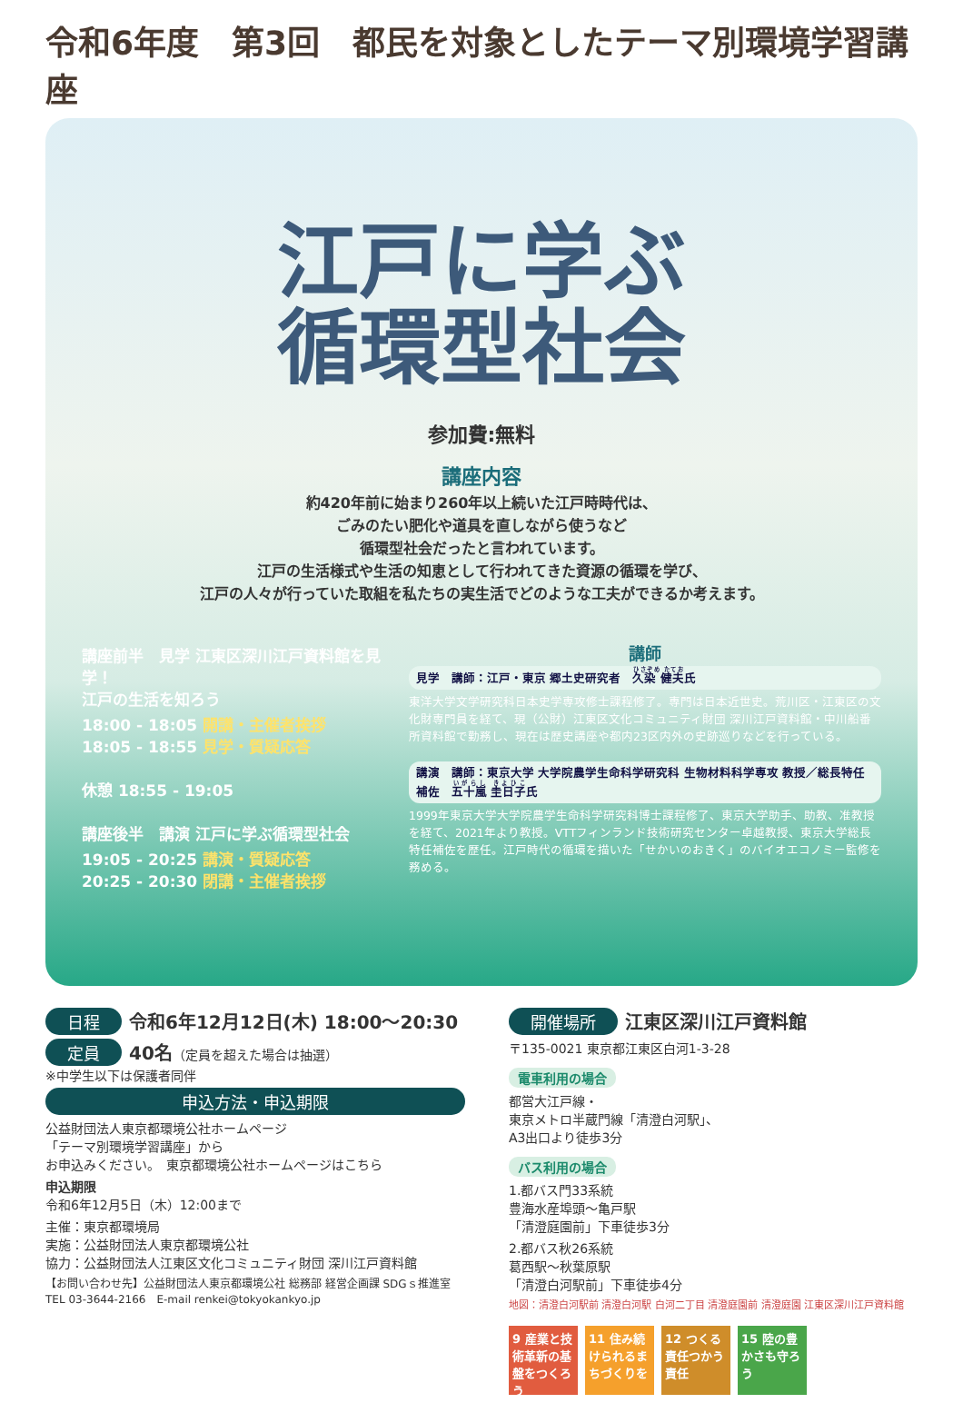令和6年度　第3回　都民を対象としたテーマ別環境学習講座
江戸に学ぶ
循環型社会
参加費:無料
講座内容
約420年前に始まり260年以上続いた江戸時時代は、
ごみのたい肥化や道具を直しながら使うなど
循環型社会だったと言われています。
江戸の生活様式や生活の知恵として行われてきた資源の循環を学び、
江戸の人々が行っていた取組を私たちの実生活でどのような工夫ができるか考えます。
講座前半　見学 江東区深川江戸資料館を見学！
江戸の生活を知ろう
18:00 - 18:05 開講・主催者挨拶
18:05 - 18:55 見学・質疑応答
休憩 18:55 - 19:05
講座後半　講演 江戸に学ぶ循環型社会
19:05 - 20:25 講演・質疑応答
20:25 - 20:30 閉講・主催者挨拶
講師
見学　講師：江戸・東京 郷土史研究者　久染 健夫氏
東洋大学文学研究科日本史学専攻修士課程修了。専門は日本近世史。荒川区・江東区の文化財専門員を経て、現（公財）江東区文化コミュニティ財団 深川江戸資料館・中川船番所資料館で勤務し、現在は歴史講座や都内23区内外の史跡巡りなどを行っている。
講演　講師：東京大学 大学院農学生命科学研究科 生物材料科学専攻 教授／総長特任補佐　五十嵐 圭日子氏
1999年東京大学大学院農学生命科学研究科博士課程修了、東京大学助手、助教、准教授を経て、2021年より教授。VTTフィンランド技術研究センター卓越教授、東京大学総長特任補佐を歴任。江戸時代の循環を描いた「せかいのおきく」のバイオエコノミー監修を務める。
日程 令和6年12月12日(木) 18:00〜20:30
定員 40名（定員を超えた場合は抽選）
※中学生以下は保護者同伴
申込方法・申込期限
公益財団法人東京都環境公社ホームページ
「テーマ別環境学習講座」から
お申込みください。　東京都環境公社ホームページはこちら
申込期限
令和6年12月5日（木）12:00まで
主催：東京都環境局
実施：公益財団法人東京都環境公社
協力：公益財団法人江東区文化コミュニティ財団 深川江戸資料館
【お問い合わせ先】公益財団法人東京都環境公社 総務部 経営企画課 SDGｓ推進室
TEL 03-3644-2166　E-mail renkei@tokyokankyo.jp
開催場所 江東区深川江戸資料館
〒135-0021 東京都江東区白河1-3-28
電車利用の場合
都営大江戸線・
東京メトロ半蔵門線「清澄白河駅」、
A3出口より徒歩3分
バス利用の場合
1.都バス門33系統
豊海水産埠頭〜亀戸駅
「清澄庭園前」下車徒歩3分
2.都バス秋26系統
葛西駅〜秋葉原駅
「清澄白河駅前」下車徒歩4分
地図：清澄白河駅前 清澄白河駅 白河二丁目 清澄庭園前 清澄庭園 江東区深川江戸資料館
9 産業と技術革新の基盤をつくろう
11 住み続けられるまちづくりを
12 つくる責任つかう責任
15 陸の豊かさも守ろう